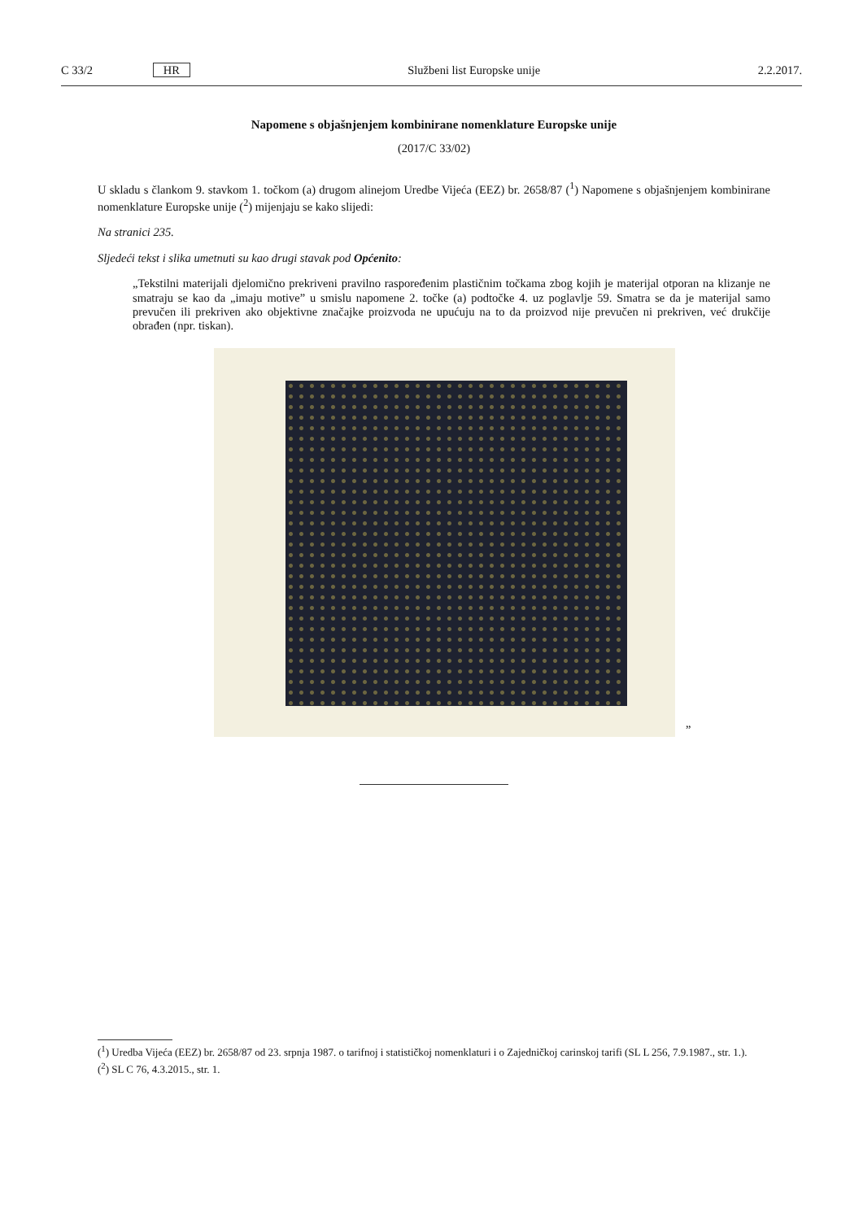C 33/2 HR Službeni list Europske unije 2.2.2017.
Napomene s objašnjenjem kombinirane nomenklature Europske unije
(2017/C 33/02)
U skladu s člankom 9. stavkom 1. točkom (a) drugom alinejom Uredbe Vijeća (EEZ) br. 2658/87 (<sup>1</sup>) Napomene s objašnjenjem kombinirane nomenklature Europske unije (<sup>2</sup>) mijenjaju se kako slijedi:
Na stranici 235.
Sljedeći tekst i slika umetnuti su kao drugi stavak pod Općenito:
„Tekstilni materijali djelomično prekriveni pravilno raspoređenim plastičnim točkama zbog kojih je materijal otporan na klizanje ne smatraju se kao da „imaju motive” u smislu napomene 2. točke (a) podtočke 4. uz poglavlje 59. Smatra se da je materijal samo prevučen ili prekriven ako objektivne značajke proizvoda ne upućuju na to da proizvod nije prevučen ni prekriven, već drukčije obrađen (npr. tiskan).
”
(<sup>1</sup>) Uredba Vijeća (EEZ) br. 2658/87 od 23. srpnja 1987. o tarifnoj i statističkoj nomenklaturi i o Zajedničkoj carinskoj tarifi (SL L 256, 7.9.1987., str. 1.).
(<sup>2</sup>) SL C 76, 4.3.2015., str. 1.